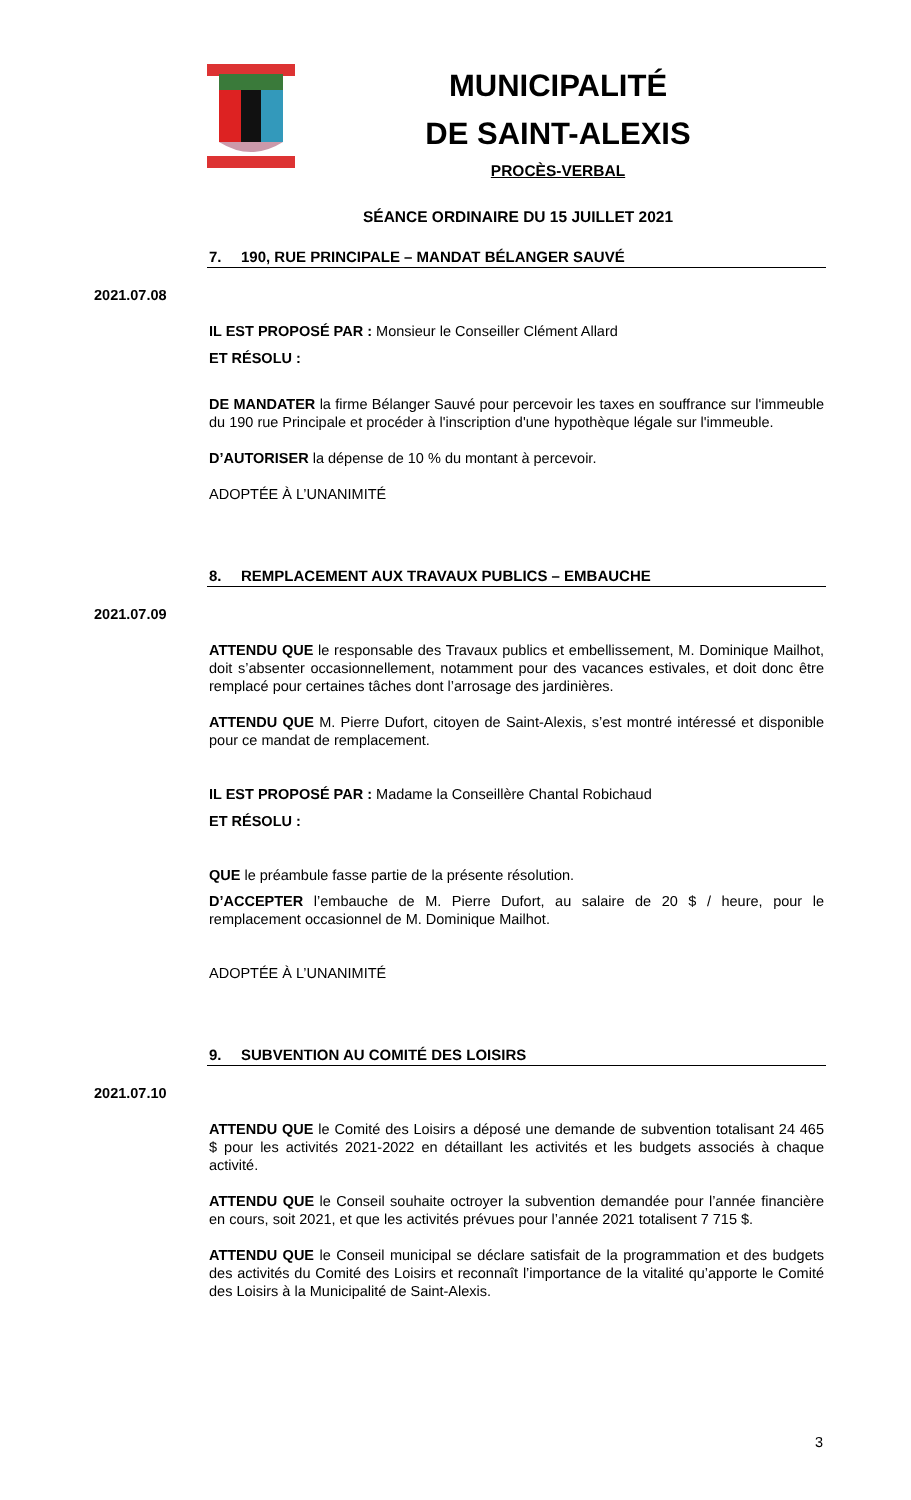MUNICIPALITÉ
DE SAINT-ALEXIS
PROCÈS-VERBAL
SÉANCE ORDINAIRE DU 15 JUILLET 2021
7. 190, RUE PRINCIPALE – MANDAT BÉLANGER SAUVÉ
2021.07.08
IL EST PROPOSÉ PAR : Monsieur le Conseiller Clément Allard
ET RÉSOLU :
DE MANDATER la firme Bélanger Sauvé pour percevoir les taxes en souffrance sur l'immeuble du 190 rue Principale et procéder à l'inscription d'une hypothèque légale sur l'immeuble.
D’AUTORISER la dépense de 10 % du montant à percevoir.
ADOPTÉE À L’UNANIMITÉ
8. REMPLACEMENT AUX TRAVAUX PUBLICS – EMBAUCHE
2021.07.09
ATTENDU QUE le responsable des Travaux publics et embellissement, M. Dominique Mailhot, doit s’absenter occasionnellement, notamment pour des vacances estivales, et doit donc être remplacé pour certaines tâches dont l’arrosage des jardinières.
ATTENDU QUE M. Pierre Dufort, citoyen de Saint-Alexis, s’est montré intéressé et disponible pour ce mandat de remplacement.
IL EST PROPOSÉ PAR : Madame la Conseillère Chantal Robichaud
ET RÉSOLU :
QUE le préambule fasse partie de la présente résolution.
D’ACCEPTER l’embauche de M. Pierre Dufort, au salaire de 20 $ / heure, pour le remplacement occasionnel de M. Dominique Mailhot.
ADOPTÉE À L’UNANIMITÉ
9. SUBVENTION AU COMITÉ DES LOISIRS
2021.07.10
ATTENDU QUE le Comité des Loisirs a déposé une demande de subvention totalisant 24 465 $ pour les activités 2021-2022 en détaillant les activités et les budgets associés à chaque activité.
ATTENDU QUE le Conseil souhaite octroyer la subvention demandée pour l’année financière en cours, soit 2021, et que les activités prévues pour l’année 2021 totalisent 7 715 $.
ATTENDU QUE le Conseil municipal se déclare satisfait de la programmation et des budgets des activités du Comité des Loisirs et reconnaît l’importance de la vitalité qu’apporte le Comité des Loisirs à la Municipalité de Saint-Alexis.
3